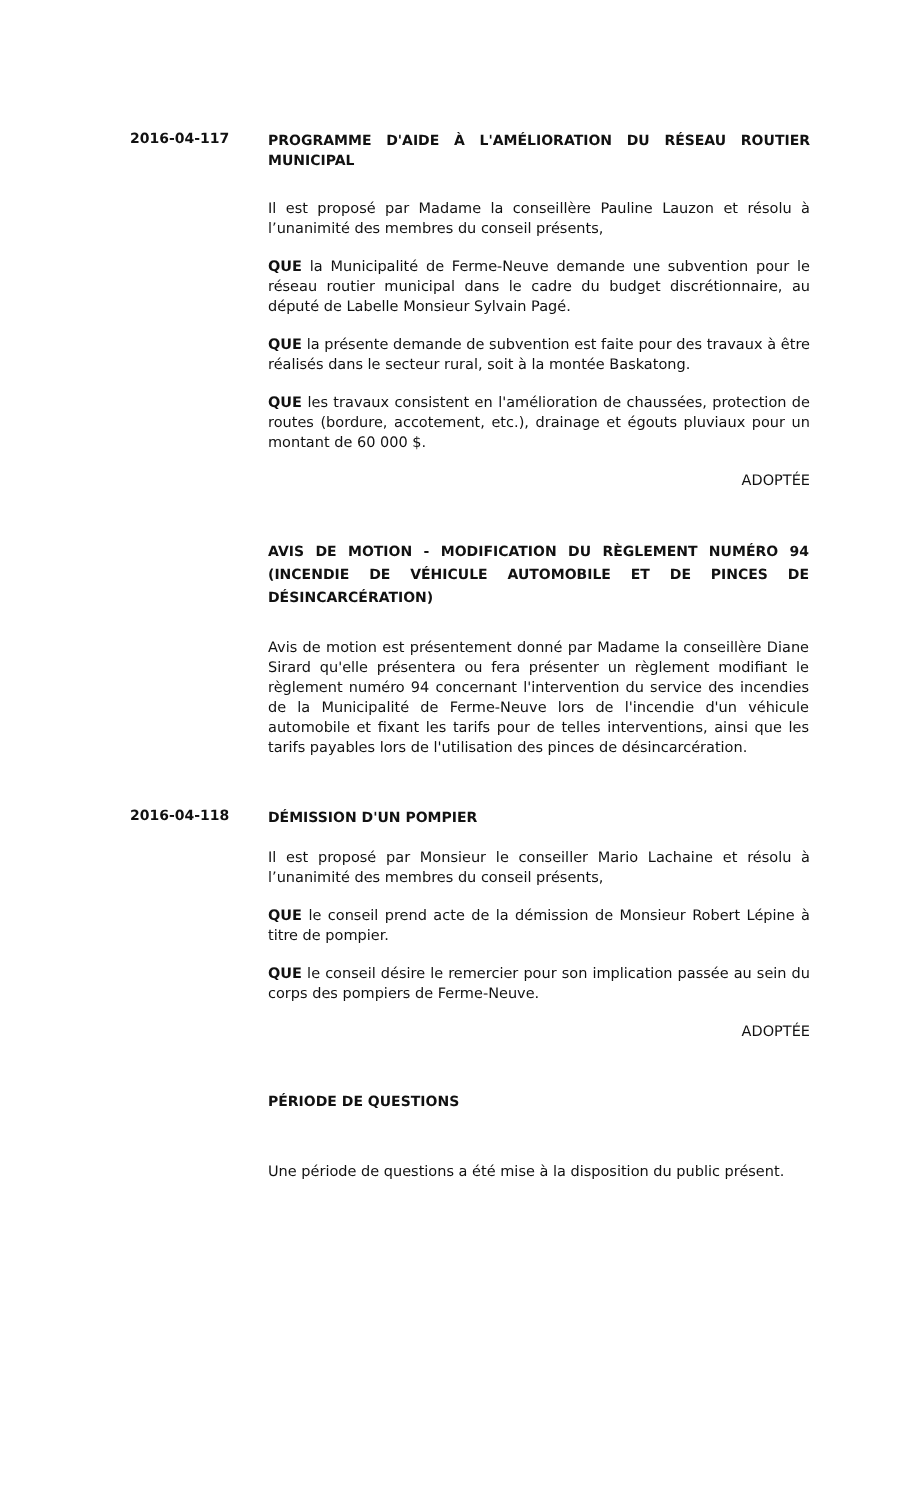2016-04-117
PROGRAMME D'AIDE À L'AMÉLIORATION DU RÉSEAU ROUTIER MUNICIPAL
Il est proposé par Madame la conseillère Pauline Lauzon et résolu à l’unanimité des membres du conseil présents,
QUE la Municipalité de Ferme-Neuve demande une subvention pour le réseau routier municipal dans le cadre du budget discrétionnaire, au député de Labelle Monsieur Sylvain Pagé.
QUE la présente demande de subvention est faite pour des travaux à être réalisés dans le secteur rural, soit à la montée Baskatong.
QUE les travaux consistent en l'amélioration de chaussées, protection de routes (bordure, accotement, etc.), drainage et égouts pluviaux pour un montant de 60 000 $.
ADOPTÉE
AVIS DE MOTION - MODIFICATION DU RÈGLEMENT NUMÉRO 94 (INCENDIE DE VÉHICULE AUTOMOBILE ET DE PINCES DE DÉSINCARCÉRATION)
Avis de motion est présentement donné par Madame la conseillère Diane Sirard qu'elle présentera ou fera présenter un règlement modifiant le règlement numéro 94 concernant l'intervention du service des incendies de la Municipalité de Ferme-Neuve lors de l'incendie d'un véhicule automobile et fixant les tarifs pour de telles interventions, ainsi que les tarifs payables lors de l'utilisation des pinces de désincarcération.
2016-04-118
DÉMISSION D'UN POMPIER
Il est proposé par Monsieur le conseiller Mario Lachaine et résolu à l’unanimité des membres du conseil présents,
QUE le conseil prend acte de la démission de Monsieur Robert Lépine à titre de pompier.
QUE le conseil désire le remercier pour son implication passée au sein du corps des pompiers de Ferme-Neuve.
ADOPTÉE
PÉRIODE DE QUESTIONS
Une période de questions a été mise à la disposition du public présent.